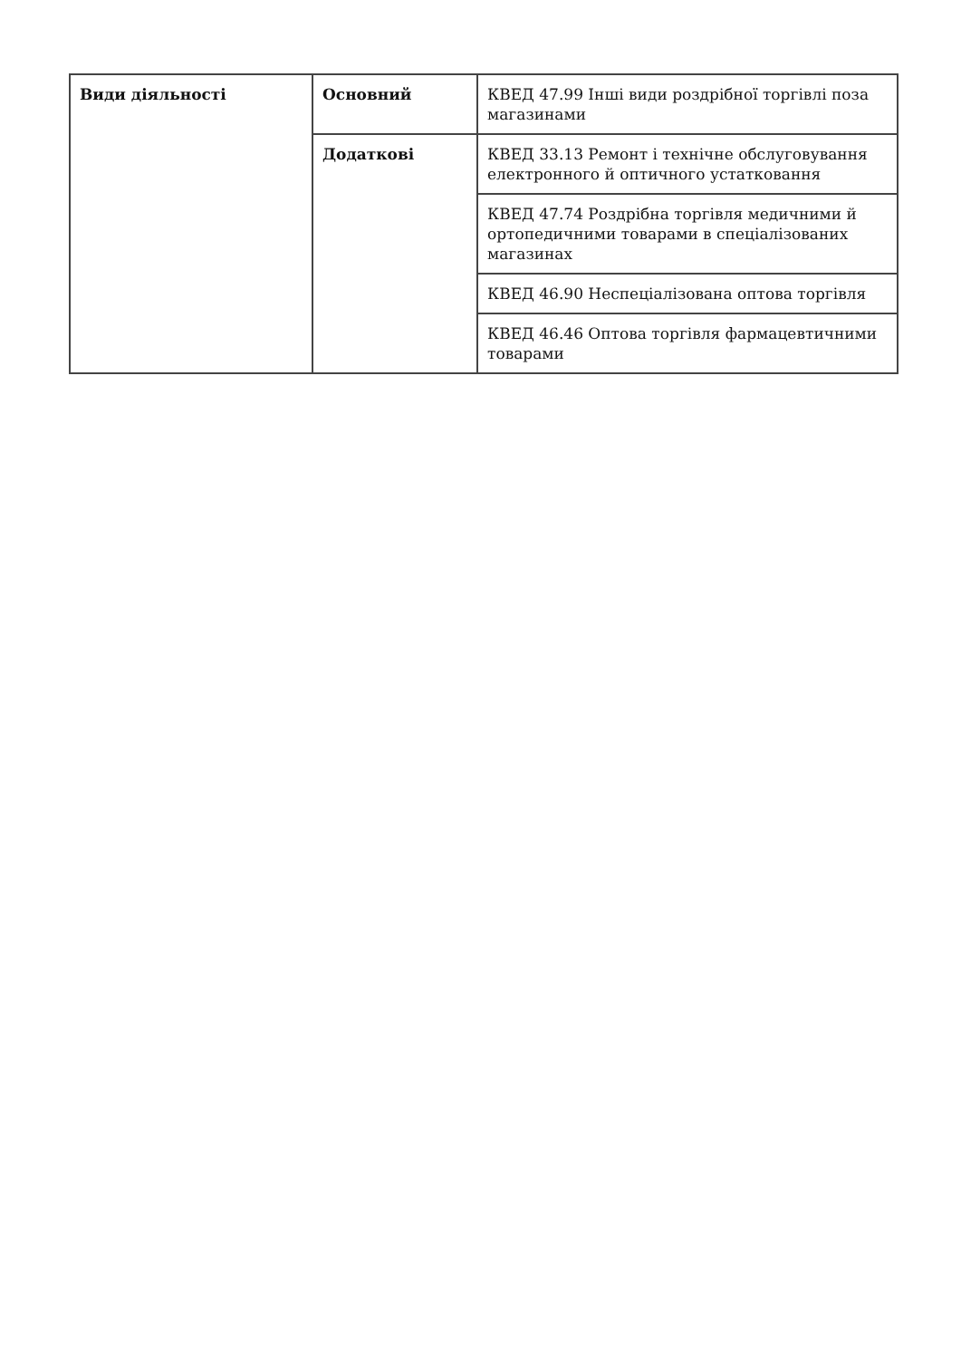| Види діяльності | Основний | КВЕД 47.99 Інші види роздрібної торгівлі поза магазинами |
| | Додаткові | КВЕД 33.13 Ремонт і технічне обслуговування електронного й оптичного устатковання |
| | | КВЕД 47.74 Роздрібна торгівля медичними й ортопедичними товарами в спеціалізованих магазинах |
| | | КВЕД 46.90 Неспеціалізована оптова торгівля |
| | | КВЕД 46.46 Оптова торгівля фармацевтичними товарами |